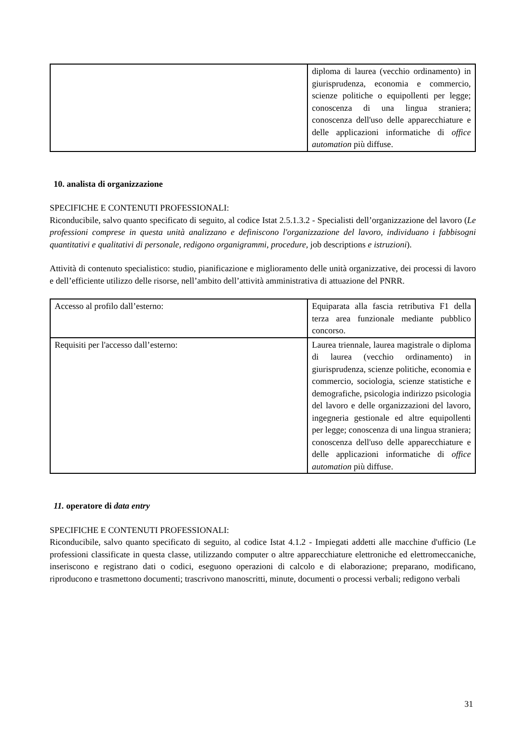| | diploma di laurea (vecchio ordinamento) in giurisprudenza, economia e commercio, scienze politiche o equipollenti per legge; conoscenza di una lingua straniera; conoscenza dell'uso delle apparecchiature e delle applicazioni informatiche di office automation più diffuse. |
10. analista di organizzazione
SPECIFICHE E CONTENUTI PROFESSIONALI:
Riconducibile, salvo quanto specificato di seguito, al codice Istat 2.5.1.3.2 - Specialisti dell’organizzazione del lavoro (Le professioni comprese in questa unità analizzano e definiscono l'organizzazione del lavoro, individuano i fabbisogni quantitativi e qualitativi di personale, redigono organigrammi, procedure, job descriptions e istruzioni).
Attività di contenuto specialistico: studio, pianificazione e miglioramento delle unità organizzative, dei processi di lavoro e dell’efficiente utilizzo delle risorse, nell’ambito dell’attività amministrativa di attuazione del PNRR.
| Accesso al profilo dall’esterno: | Equiparata alla fascia retributiva F1 della terza area funzionale mediante pubblico concorso. |
| Requisiti per l'accesso dall’esterno: | Laurea triennale, laurea magistrale o diploma di laurea (vecchio ordinamento) in giurisprudenza, scienze politiche, economia e commercio, sociologia, scienze statistiche e demografiche, psicologia indirizzo psicologia del lavoro e delle organizzazioni del lavoro, ingegneria gestionale ed altre equipollenti per legge; conoscenza di una lingua straniera; conoscenza dell'uso delle apparecchiature e delle applicazioni informatiche di office automation più diffuse. |
11. operatore di data entry
SPECIFICHE E CONTENUTI PROFESSIONALI:
Riconducibile, salvo quanto specificato di seguito, al codice Istat 4.1.2 - Impiegati addetti alle macchine d'ufficio (Le professioni classificate in questa classe, utilizzando computer o altre apparecchiature elettroniche ed elettromeccaniche, inseriscono e registrano dati o codici, eseguono operazioni di calcolo e di elaborazione; preparano, modificano, riproducono e trasmettono documenti; trascrivono manoscritti, minute, documenti o processi verbali; redigono verbali
31